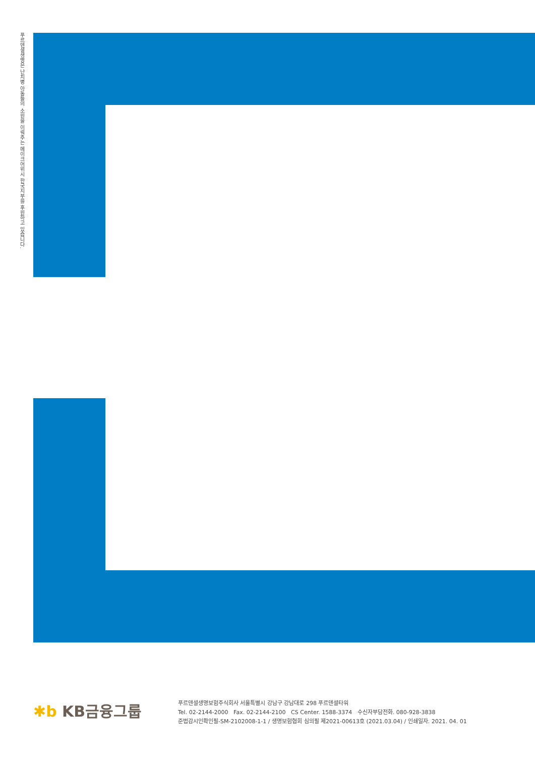푸르덴셜생명은 난치병 아동들의 소원을 이뤄주는 메이크어위시 한국지부를 후원하고 있습니다.
✱b KB금융그룹
푸르덴셜생명보험주식회사 서울특별시 강남구 강남대로 298 푸르덴셜타워
Tel. 02-2144-2000 Fax. 02-2144-2100 CS Center. 1588-3374 수신자부담전화. 080-928-3838
준법감시인확인필-SM-2102008-1-1 / 생명보험협회 심의필 제2021-00613호 (2021.03.04) / 인쇄일자. 2021. 04. 01